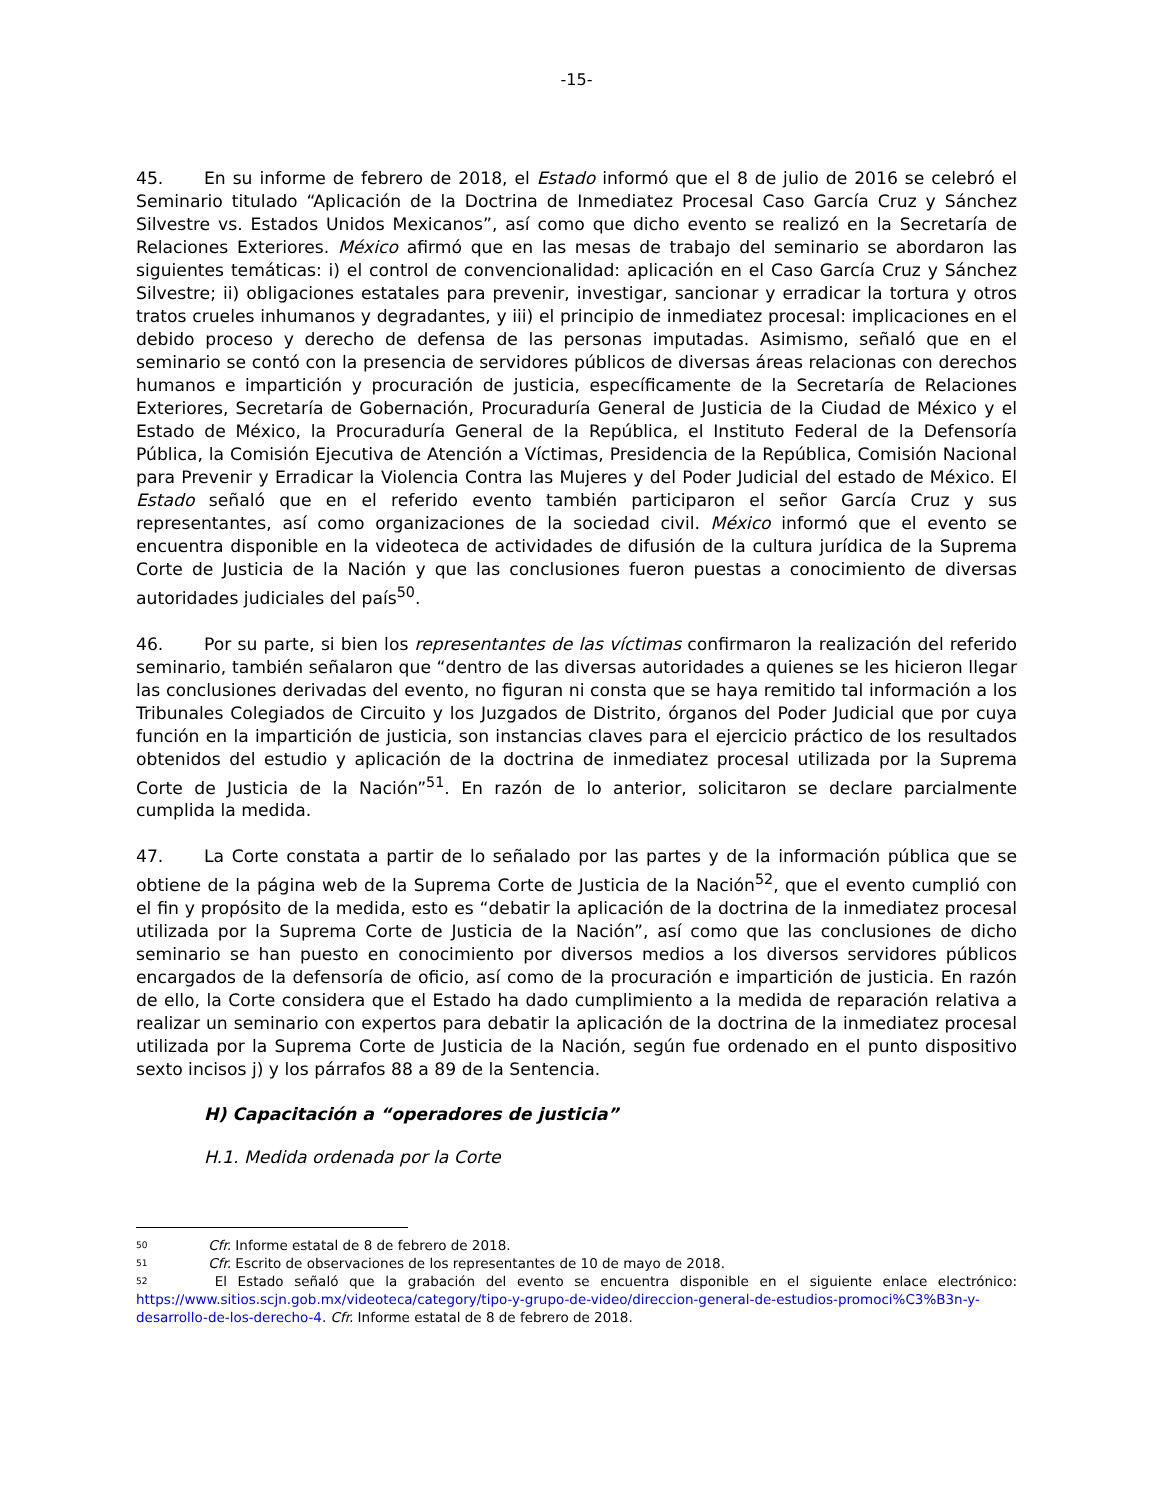-15-
45. En su informe de febrero de 2018, el Estado informó que el 8 de julio de 2016 se celebró el Seminario titulado “Aplicación de la Doctrina de Inmediatez Procesal Caso García Cruz y Sánchez Silvestre vs. Estados Unidos Mexicanos”, así como que dicho evento se realizó en la Secretaría de Relaciones Exteriores. México afirmó que en las mesas de trabajo del seminario se abordaron las siguientes temáticas: i) el control de convencionalidad: aplicación en el Caso García Cruz y Sánchez Silvestre; ii) obligaciones estatales para prevenir, investigar, sancionar y erradicar la tortura y otros tratos crueles inhumanos y degradantes, y iii) el principio de inmediatez procesal: implicaciones en el debido proceso y derecho de defensa de las personas imputadas. Asimismo, señaló que en el seminario se contó con la presencia de servidores públicos de diversas áreas relacionas con derechos humanos e impartición y procuración de justicia, específicamente de la Secretaría de Relaciones Exteriores, Secretaría de Gobernación, Procuraduría General de Justicia de la Ciudad de México y el Estado de México, la Procuraduría General de la República, el Instituto Federal de la Defensoría Pública, la Comisión Ejecutiva de Atención a Víctimas, Presidencia de la República, Comisión Nacional para Prevenir y Erradicar la Violencia Contra las Mujeres y del Poder Judicial del estado de México. El Estado señaló que en el referido evento también participaron el señor García Cruz y sus representantes, así como organizaciones de la sociedad civil. México informó que el evento se encuentra disponible en la videoteca de actividades de difusión de la cultura jurídica de la Suprema Corte de Justicia de la Nación y que las conclusiones fueron puestas a conocimiento de diversas autoridades judiciales del país<sup>50</sup>.
46. Por su parte, si bien los representantes de las víctimas confirmaron la realización del referido seminario, también señalaron que “dentro de las diversas autoridades a quienes se les hicieron llegar las conclusiones derivadas del evento, no figuran ni consta que se haya remitido tal información a los Tribunales Colegiados de Circuito y los Juzgados de Distrito, órganos del Poder Judicial que por cuya función en la impartición de justicia, son instancias claves para el ejercicio práctico de los resultados obtenidos del estudio y aplicación de la doctrina de inmediatez procesal utilizada por la Suprema Corte de Justicia de la Nación”<sup>51</sup>. En razón de lo anterior, solicitaron se declare parcialmente cumplida la medida.
47. La Corte constata a partir de lo señalado por las partes y de la información pública que se obtiene de la página web de la Suprema Corte de Justicia de la Nación<sup>52</sup>, que el evento cumplió con el fin y propósito de la medida, esto es “debatir la aplicación de la doctrina de la inmediatez procesal utilizada por la Suprema Corte de Justicia de la Nación”, así como que las conclusiones de dicho seminario se han puesto en conocimiento por diversos medios a los diversos servidores públicos encargados de la defensoría de oficio, así como de la procuración e impartición de justicia. En razón de ello, la Corte considera que el Estado ha dado cumplimiento a la medida de reparación relativa a realizar un seminario con expertos para debatir la aplicación de la doctrina de la inmediatez procesal utilizada por la Suprema Corte de Justicia de la Nación, según fue ordenado en el punto dispositivo sexto incisos j) y los párrafos 88 a 89 de la Sentencia.
H) Capacitación a “operadores de justicia”
H.1. Medida ordenada por la Corte
<sup>50</sup> Cfr. Informe estatal de 8 de febrero de 2018.
<sup>51</sup> Cfr. Escrito de observaciones de los representantes de 10 de mayo de 2018.
<sup>52</sup> El Estado señaló que la grabación del evento se encuentra disponible en el siguiente enlace electrónico: https://www.sitios.scjn.gob.mx/videoteca/category/tipo-y-grupo-de-video/direccion-general-de-estudios-promoci%C3%B3n-y-desarrollo-de-los-derecho-4. Cfr. Informe estatal de 8 de febrero de 2018.